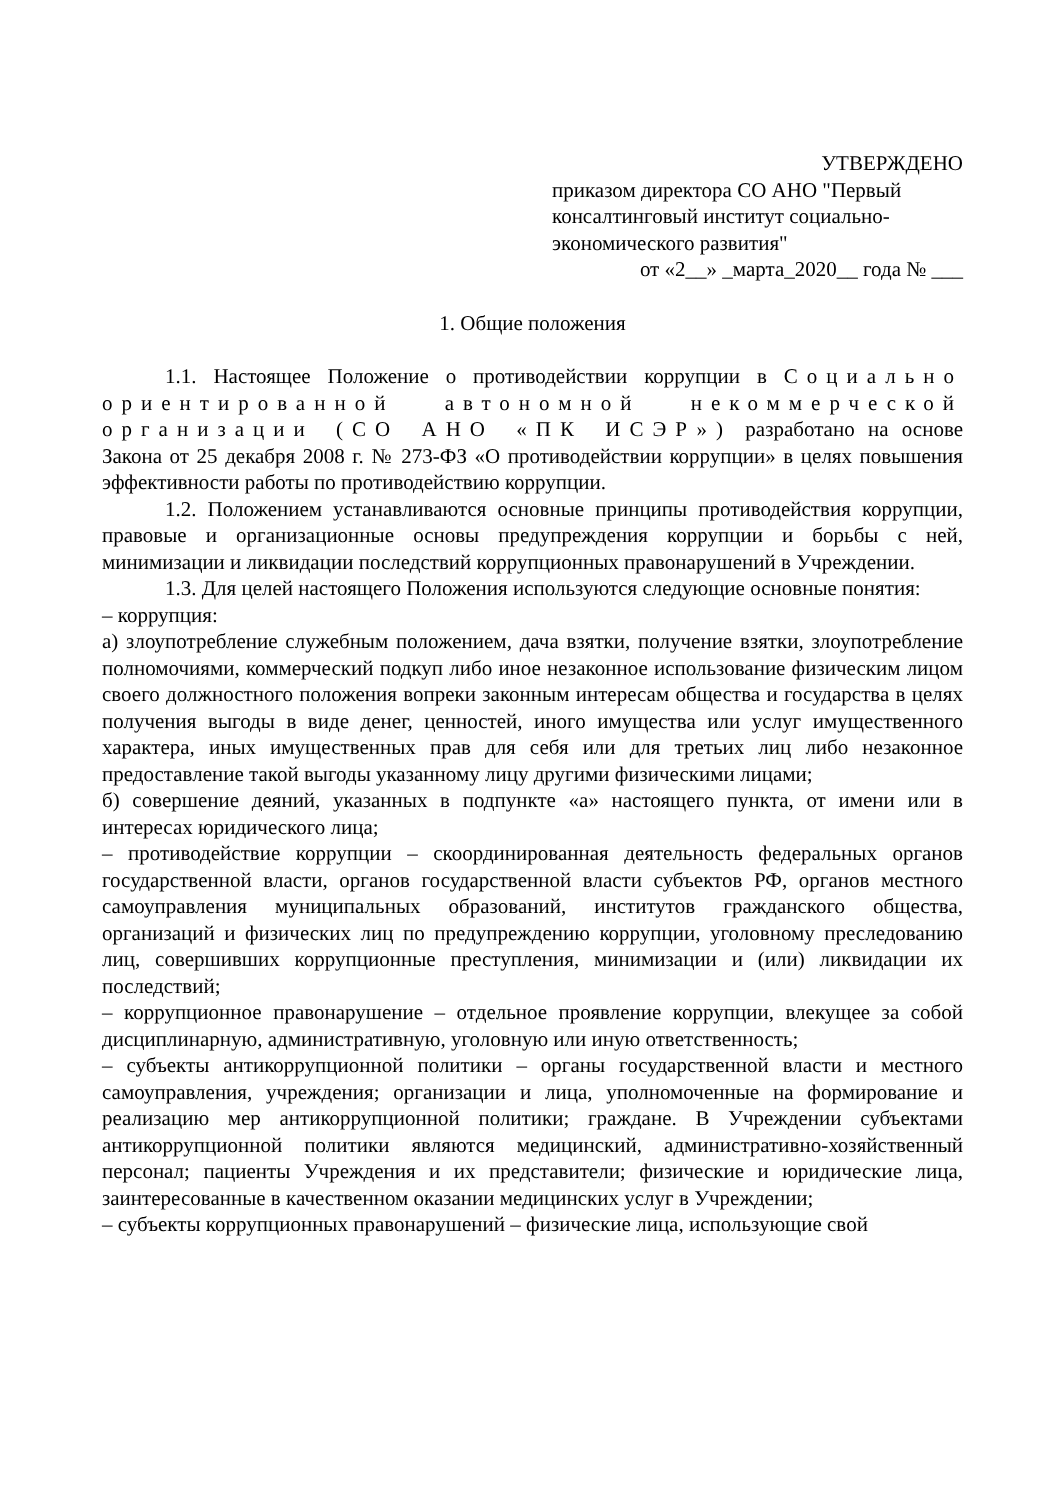УТВЕРЖДЕНО
приказом директора СО АНО "Первый консалтинговый институт социально-экономического развития"
от «2__» _марта_2020__ года № ___
1. Общие положения
1.1. Настоящее Положение о противодействии коррупции в Социально ориентированной автономной некоммерческой организации (СО АНО «ПК ИСЭР») разработано на основе Закона от 25 декабря 2008 г. № 273-ФЗ «О противодействии коррупции» в целях повышения эффективности работы по противодействию коррупции.
1.2. Положением устанавливаются основные принципы противодействия коррупции, правовые и организационные основы предупреждения коррупции и борьбы с ней, минимизации и ликвидации последствий коррупционных правонарушений в Учреждении.
1.3. Для целей настоящего Положения используются следующие основные понятия:
– коррупция:
а) злоупотребление служебным положением, дача взятки, получение взятки, злоупотребление полномочиями, коммерческий подкуп либо иное незаконное использование физическим лицом своего должностного положения вопреки законным интересам общества и государства в целях получения выгоды в виде денег, ценностей, иного имущества или услуг имущественного характера, иных имущественных прав для себя или для третьих лиц либо незаконное предоставление такой выгоды указанному лицу другими физическими лицами;
б) совершение деяний, указанных в подпункте «а» настоящего пункта, от имени или в интересах юридического лица;
– противодействие коррупции – скоординированная деятельность федеральных органов государственной власти, органов государственной власти субъектов РФ, органов местного самоуправления муниципальных образований, институтов гражданского общества, организаций и физических лиц по предупреждению коррупции, уголовному преследованию лиц, совершивших коррупционные преступления, минимизации и (или) ликвидации их последствий;
– коррупционное правонарушение – отдельное проявление коррупции, влекущее за собой дисциплинарную, административную, уголовную или иную ответственность;
– субъекты антикоррупционной политики – органы государственной власти и местного самоуправления, учреждения; организации и лица, уполномоченные на формирование и реализацию мер антикоррупционной политики; граждане. В Учреждении субъектами антикоррупционной политики являются медицинский, административно-хозяйственный персонал; пациенты Учреждения и их представители; физические и юридические лица, заинтересованные в качественном оказании медицинских услуг в Учреждении;
– субъекты коррупционных правонарушений – физические лица, использующие свой